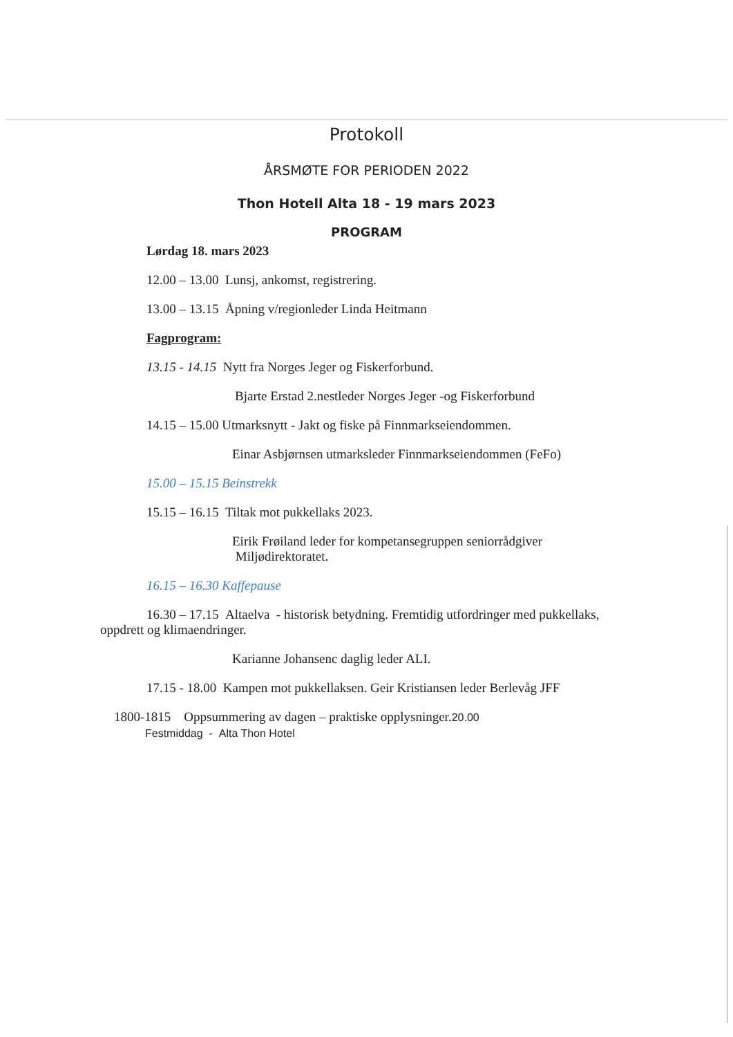Protokoll
ÅRSMØTE FOR PERIODEN 2022
Thon Hotell Alta 18 - 19 mars 2023
PROGRAM
Lørdag 18. mars 2023
12.00 – 13.00 Lunsj, ankomst, registrering.
13.00 – 13.15 Åpning v/regionleder Linda Heitmann
Fagprogram:
13.15 - 14.15 Nytt fra Norges Jeger og Fiskerforbund.
Bjarte Erstad 2.nestleder Norges Jeger -og Fiskerforbund
14.15 – 15.00 Utmarksnytt - Jakt og fiske på Finnmarkseiendommen.
Einar Asbjørnsen utmarksleder Finnmarkseiendommen (FeFo)
15.00 – 15.15 Beinstrekk
15.15 – 16.15 Tiltak mot pukkellaks 2023.
Eirik Frøiland leder for kompetansegruppen seniorrådgiver
Miljødirektoratet.
16.15 – 16.30 Kaffepause
16.30 – 17.15 Altaelva - historisk betydning. Fremtidig utfordringer med pukkellaks, oppdrett og klimaendringer.
Karianne Johansenc daglig leder ALI.
17.15 - 18.00 Kampen mot pukkellaksen. Geir Kristiansen leder Berlevåg JFF
1800-1815 Oppsummering av dagen – praktiske opplysninger.20.00
Festmiddag - Alta Thon Hotel